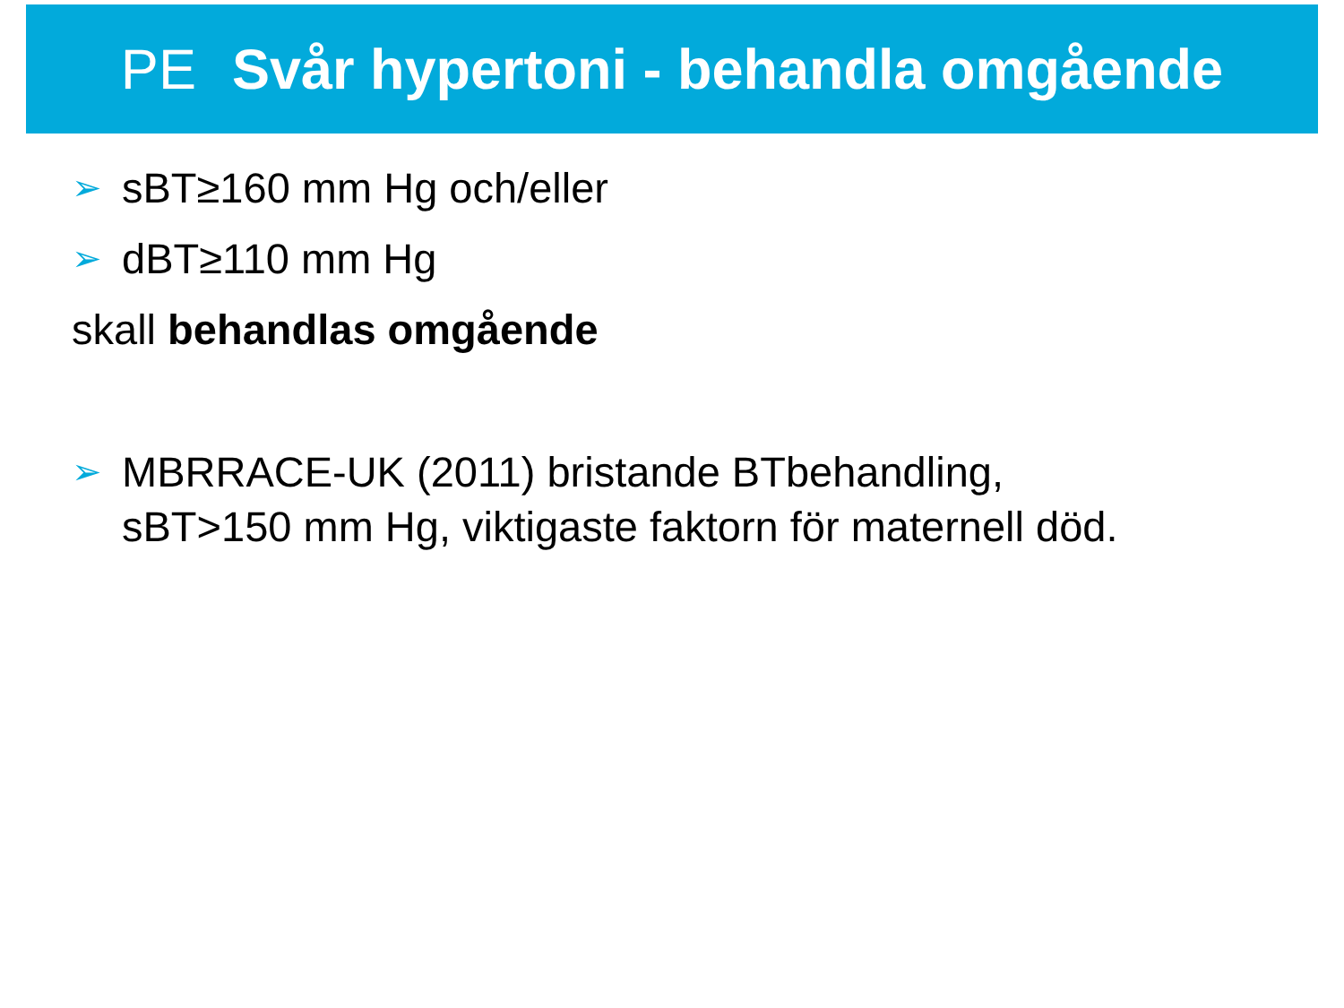PE Svår hypertoni - behandla omgående
➢ sBT≥160 mm Hg och/eller
➢ dBT≥110 mm Hg
skall behandlas omgående
➢ MBRRACE-UK (2011) bristande BTbehandling,
sBT>150 mm Hg, viktigaste faktorn för maternell död.